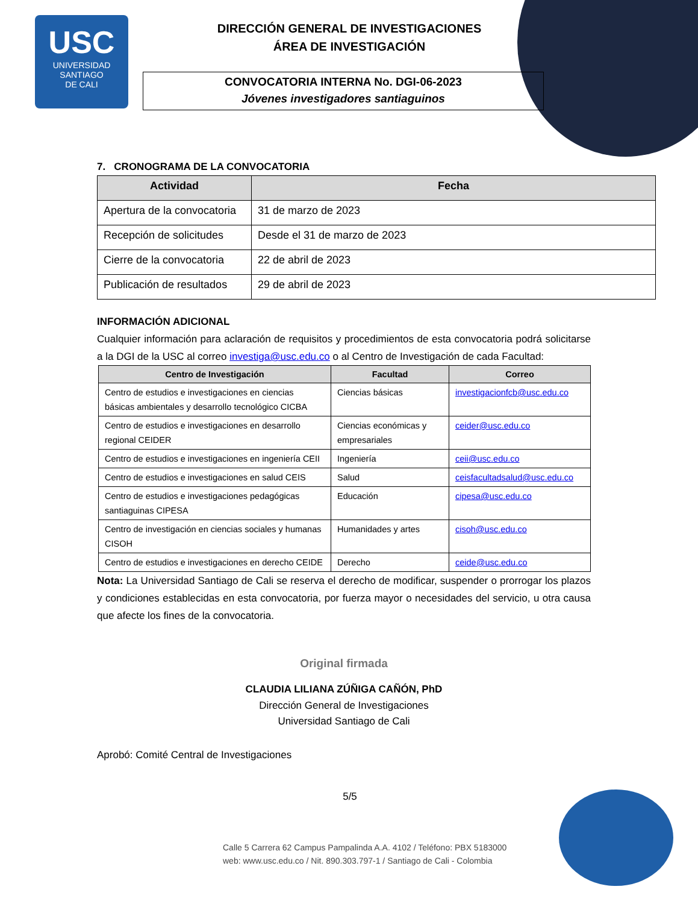USC
UNIVERSIDAD
SANTIAGO
DE CALI
DIRECCIÓN GENERAL DE INVESTIGACIONES
ÁREA DE INVESTIGACIÓN
CONVOCATORIA INTERNA No. DGI-06-2023
Jóvenes investigadores santiaguinos
7. CRONOGRAMA DE LA CONVOCATORIA
| Actividad | Fecha |
| --- | --- |
| Apertura de la convocatoria | 31 de marzo de 2023 |
| Recepción de solicitudes | Desde el 31 de marzo de 2023 |
| Cierre de la convocatoria | 22 de abril de 2023 |
| Publicación de resultados | 29 de abril de 2023 |
INFORMACIÓN ADICIONAL
Cualquier información para aclaración de requisitos y procedimientos de esta convocatoria podrá solicitarse a la DGI de la USC al correo investiga@usc.edu.co o al Centro de Investigación de cada Facultad:
| Centro de Investigación | Facultad | Correo |
| --- | --- | --- |
| Centro de estudios e investigaciones en ciencias básicas ambientales y desarrollo tecnológico CICBA | Ciencias básicas | investigacionfcb@usc.edu.co |
| Centro de estudios e investigaciones en desarrollo regional CEIDER | Ciencias económicas y empresariales | ceider@usc.edu.co |
| Centro de estudios e investigaciones en ingeniería CEII | Ingeniería | ceii@usc.edu.co |
| Centro de estudios e investigaciones en salud CEIS | Salud | ceisfacultadsalud@usc.edu.co |
| Centro de estudios e investigaciones pedagógicas santiaguinas CIPESA | Educación | cipesa@usc.edu.co |
| Centro de investigación en ciencias sociales y humanas CISOH | Humanidades y artes | cisoh@usc.edu.co |
| Centro de estudios e investigaciones en derecho CEIDE | Derecho | ceide@usc.edu.co |
Nota: La Universidad Santiago de Cali se reserva el derecho de modificar, suspender o prorrogar los plazos y condiciones establecidas en esta convocatoria, por fuerza mayor o necesidades del servicio, u otra causa que afecte los fines de la convocatoria.
Original firmada
CLAUDIA LILIANA ZÚÑIGA CAÑÓN, PhD
Dirección General de Investigaciones
Universidad Santiago de Cali
Aprobó: Comité Central de Investigaciones
5/5
Calle 5 Carrera 62 Campus Pampalinda A.A. 4102 / Teléfono: PBX 5183000
web: www.usc.edu.co / Nit. 890.303.797-1 / Santiago de Cali - Colombia